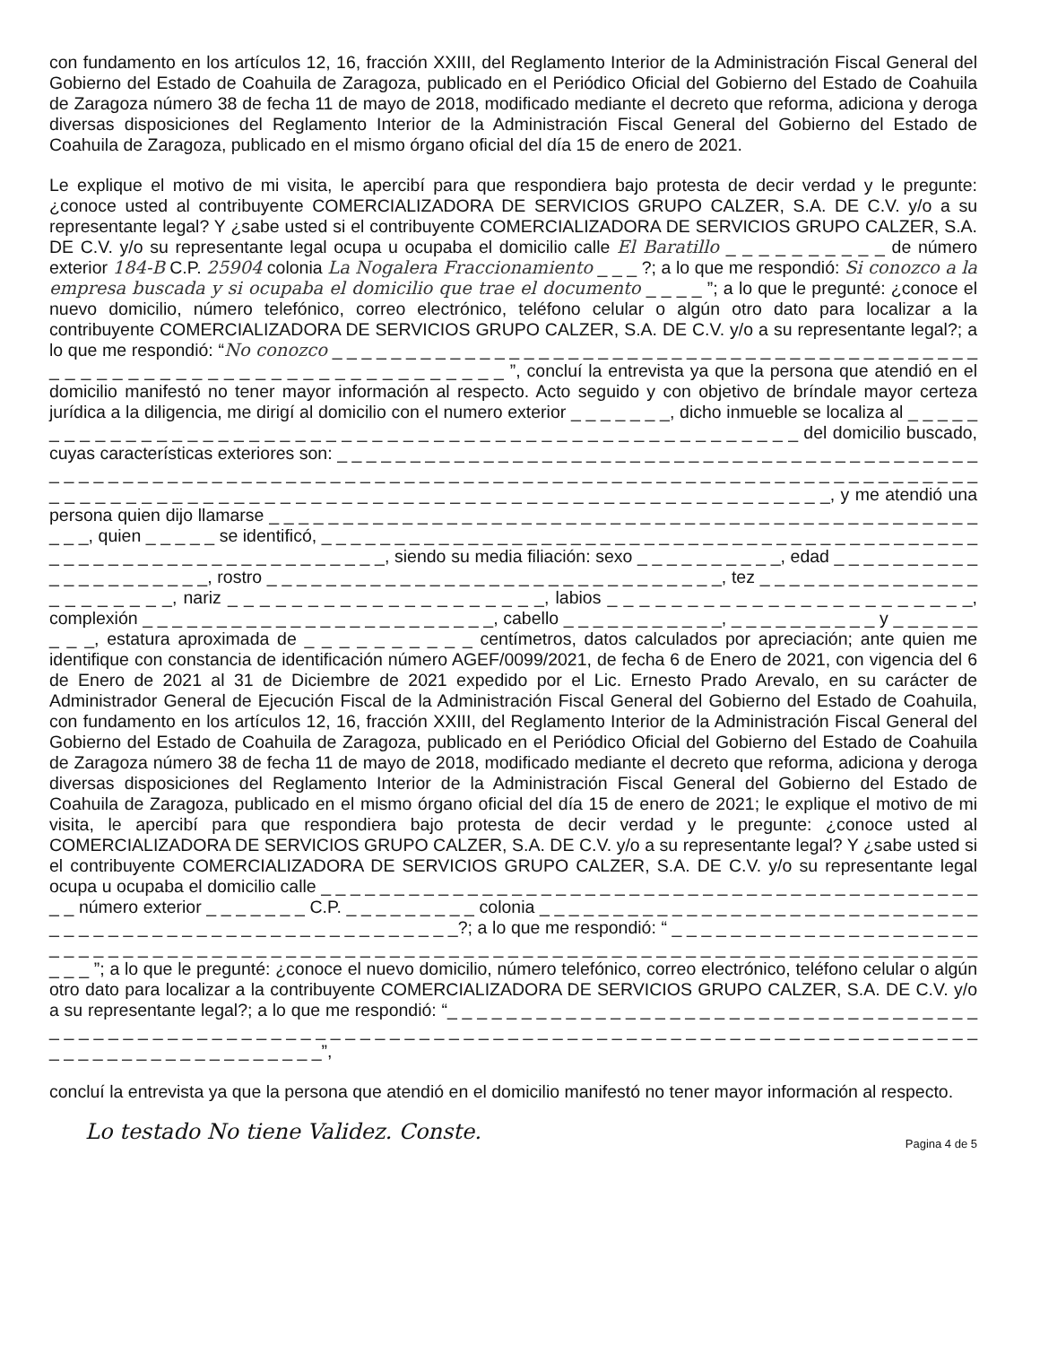con fundamento en los artículos 12, 16, fracción XXIII, del Reglamento Interior de la Administración Fiscal General del Gobierno del Estado de Coahuila de Zaragoza, publicado en el Periódico Oficial del Gobierno del Estado de Coahuila de Zaragoza número 38 de fecha 11 de mayo de 2018, modificado mediante el decreto que reforma, adiciona y deroga diversas disposiciones del Reglamento Interior de la Administración Fiscal General del Gobierno del Estado de Coahuila de Zaragoza, publicado en el mismo órgano oficial del día 15 de enero de 2021.
Le explique el motivo de mi visita, le apercibí para que respondiera bajo protesta de decir verdad y le pregunte: ¿conoce usted al contribuyente COMERCIALIZADORA DE SERVICIOS GRUPO CALZER, S.A. DE C.V. y/o a su representante legal? Y ¿sabe usted si el contribuyente COMERCIALIZADORA DE SERVICIOS GRUPO CALZER, S.A. DE C.V. y/o su representante legal ocupa u ocupaba el domicilio calle El Baratillo _ _ _ _ _ _ _ _ _ _ de número exterior 184-B C.P. 25904 colonia La Nogalera Fraccionamiento _ _ _ ?; a lo que me respondió: Si conozco a la empresa buscada y si ocupaba el domicilio que trae el documento _ _ _ _ ”; a lo que le pregunté: ¿conoce el nuevo domicilio, número telefónico, correo electrónico, teléfono celular o algún otro dato para localizar a la contribuyente COMERCIALIZADORA DE SERVICIOS GRUPO CALZER, S.A. DE C.V. y/o a su representante legal?; a lo que me respondió: “No conozco _ _ _ _ _ _ _ _ _ _ _ _ _ _ _ _ _ _ _ _ _ _ _ _ _ _ _ _ _ _ _ _ _ _ _ _ _ _ _ _ _ _ _ _ _ _ _ _ _ _ _ _ _ _ _ _ _ _ _ _ _ _ _ _ _ _ _ _ _ _ _ _ _ ”, concluí la entrevista ya que la persona que atendió en el domicilio manifestó no tener mayor información al respecto. Acto seguido y con objetivo de bríndale mayor certeza jurídica a la diligencia, me dirigí al domicilio con el numero exterior _ _ _ _ _ _ _, dicho inmueble se localiza al _ _ _ _ _ _ _ _ _ _ _ _ _ _ _ _ _ _ _ _ _ _ _ _ _ _ _ _ _ _ _ _ _ _ _ _ _ _ _ _ _ _ _ _ _ _ _ _ _ _ _ _ _ _ del domicilio buscado, cuyas características exteriores son: _ _ _ _ _ _ _ _ _ _ _ _ _ _ _ _ _ _ _ _ _ _ _ _ _ _ _ _ _ _ _ _ _ _ _ _ _ _ _ _ _ _ _ _ _ _ _ _ _ _ _ _ _ _ _ _ _ _ _ _ _ _ _ _ _ _ _ _ _ _ _ _ _ _ _ _ _ _ _ _ _ _ _ _ _ _ _ _ _ _ _ _ _ _ _ _ _ _ _ _ _ _ _ _ _ _ _ _ _ _ _ _ _ _ _ _ _ _ _ _ _ _ _ _ _ _ _ _ _ _ _ _ _ _ _ _ _ _ _ _ _ _ _ _ _ _ _ _ _ _ _ _ _ _ _ _ _ _, y me atendió una persona quien dijo llamarse _ _ _ _ _ _ _ _ _ _ _ _ _ _ _ _ _ _ _ _ _ _ _ _ _ _ _ _ _ _ _ _ _ _ _ _ _ _ _ _ _ _ _ _ _ _ _ _ _ _ _, quien _ _ _ _ _ se identificó, _ _ _ _ _ _ _ _ _ _ _ _ _ _ _ _ _ _ _ _ _ _ _ _ _ _ _ _ _ _ _ _ _ _ _ _ _ _ _ _ _ _ _ _ _ _ _ _ _ _ _ _ _ _ _ _ _ _ _ _ _ _ _ _ _ _ _ _, siendo su media filiación: sexo _ _ _ _ _ _ _ _ _ _, edad _ _ _ _ _ _ _ _ _ _ _ _ _ _ _ _ _ _ _ _ _, rostro _ _ _ _ _ _ _ _ _ _ _ _ _ _ _ _ _ _ _ _ _ _ _ _ _ _ _ _ _ _ _, tez _ _ _ _ _ _ _ _ _ _ _ _ _ _ _ _ _ _ _ _ _ _ _, nariz _ _ _ _ _ _ _ _ _ _ _ _ _ _ _ _ _ _ _ _, labios _ _ _ _ _ _ _ _ _ _ _ _ _ _ _ _ _ _ _ _ _ _ _, complexión _ _ _ _ _ _ _ _ _ _ _ _ _ _ _ _ _ _ _ _ _ _ _ _, cabello _ _ _ _ _ _ _ _ _ _ _, _ _ _ _ _ _ _ _ _ _ y _ _ _ _ _ _ _ _ _, estatura aproximada de _ _ _ _ _ _ _ _ _ _ centímetros, datos calculados por apreciación; ante quien me identifique con constancia de identificación número AGEF/0099/2021, de fecha 6 de Enero de 2021, con vigencia del 6 de Enero de 2021 al 31 de Diciembre de 2021 expedido por el Lic. Ernesto Prado Arevalo, en su carácter de Administrador General de Ejecución Fiscal de la Administración Fiscal General del Gobierno del Estado de Coahuila, con fundamento en los artículos 12, 16, fracción XXIII, del Reglamento Interior de la Administración Fiscal General del Gobierno del Estado de Coahuila de Zaragoza, publicado en el Periódico Oficial del Gobierno del Estado de Coahuila de Zaragoza número 38 de fecha 11 de mayo de 2018, modificado mediante el decreto que reforma, adiciona y deroga diversas disposiciones del Reglamento Interior de la Administración Fiscal General del Gobierno del Estado de Coahuila de Zaragoza, publicado en el mismo órgano oficial del día 15 de enero de 2021; le explique el motivo de mi visita, le apercibí para que respondiera bajo protesta de decir verdad y le pregunte: ¿conoce usted al COMERCIALIZADORA DE SERVICIOS GRUPO CALZER, S.A. DE C.V. y/o a su representante legal? Y ¿sabe usted si el contribuyente COMERCIALIZADORA DE SERVICIOS GRUPO CALZER, S.A. DE C.V. y/o su representante legal ocupa u ocupaba el domicilio calle _ _ _ _ _ _ _ _ _ _ _ _ _ _ _ _ _ _ _ _ _ _ _ _ _ _ _ _ _ _ _ _ _ _ _ _ _ _ _ _ _ _ _ _ _ _ _ número exterior _ _ _ _ _ _ _ C.P. _ _ _ _ _ _ _ _ _ colonia _ _ _ _ _ _ _ _ _ _ _ _ _ _ _ _ _ _ _ _ _ _ _ _ _ _ _ _ _ _ _ _ _ _ _ _ _ _ _ _ _ _ _ _ _ _ _ _ _ _ _ _ _ _ _ _ _ _?; a lo que me respondió: “ _ _ _ _ _ _ _ _ _ _ _ _ _ _ _ _ _ _ _ _ _ _ _ _ _ _ _ _ _ _ _ _ _ _ _ _ _ _ _ _ _ _ _ _ _ _ _ _ _ _ _ _ _ _ _ _ _ _ _ _ _ _ _ _ _ _ _ _ _ _ _ _ _ _ _ _ _ _ _ _ _ _ _ _ _ _ _ ”; a lo que le pregunté: ¿conoce el nuevo domicilio, número telefónico, correo electrónico, teléfono celular o algún otro dato para localizar a la contribuyente COMERCIALIZADORA DE SERVICIOS GRUPO CALZER, S.A. DE C.V. y/o a su representante legal?; a lo que me respondió: “_ _ _ _ _ _ _ _ _ _ _ _ _ _ _ _ _ _ _ _ _ _ _ _ _ _ _ _ _ _ _ _ _ _ _ _ _ _ _ _ _ _ _ _ _ _ _ _ _ _ _ _ _ _ _ _ _ _ _ _ _ _ _ _ _ _ _ _ _ _ _ _ _ _ _ _ _ _ _ _ _ _ _ _ _ _ _ _ _ _ _ _ _ _ _ _ _ _ _ _ _ _ _ _ _ _ _ _ _ _ _ _ _ _ _ _ _ _”,
concluí la entrevista ya que la persona que atendió en el domicilio manifestó no tener mayor información al respecto.
Lo testado No tiene Validez. Conste.
Pagina 4 de 5